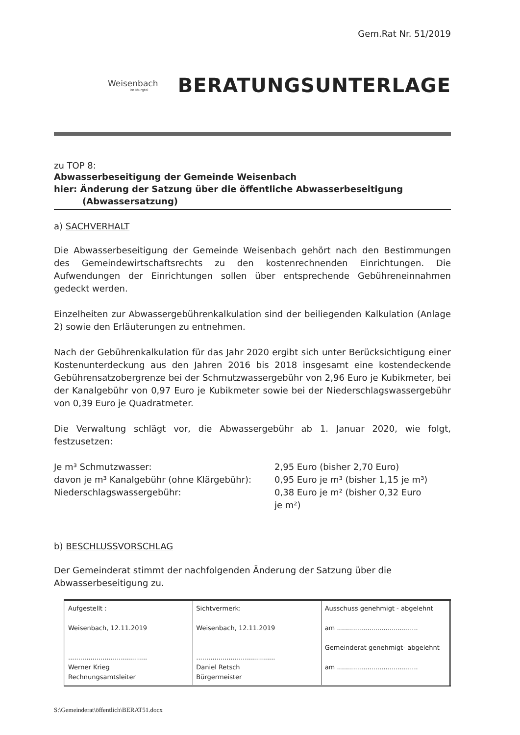Gem.Rat Nr. 51/2019
Weisenbach
im Murgtal
BERATUNGSUNTERLAGE
zu TOP 8:
Abwasserbeseitigung der Gemeinde Weisenbach
hier: Änderung der Satzung über die öffentliche Abwasserbeseitigung
(Abwassersatzung)
a) SACHVERHALT
Die Abwasserbeseitigung der Gemeinde Weisenbach gehört nach den Bestimmungen des Gemeindewirtschaftsrechts zu den kostenrechnenden Einrichtungen. Die Aufwendungen der Einrichtungen sollen über entsprechende Gebühreneinnahmen gedeckt werden.
Einzelheiten zur Abwassergebührenkalkulation sind der beiliegenden Kalkulation (Anlage 2) sowie den Erläuterungen zu entnehmen.
Nach der Gebührenkalkulation für das Jahr 2020 ergibt sich unter Berücksichtigung einer Kostenunterdeckung aus den Jahren 2016 bis 2018 insgesamt eine kostendeckende Gebührensatzobergrenze bei der Schmutzwassergebühr von 2,96 Euro je Kubikmeter, bei der Kanalgebühr von 0,97 Euro je Kubikmeter sowie bei der Niederschlagswassergebühr von 0,39 Euro je Quadratmeter.
Die Verwaltung schlägt vor, die Abwassergebühr ab 1. Januar 2020, wie folgt, festzusetzen:
| Je m³ Schmutzwasser: | 2,95 Euro (bisher 2,70 Euro) |
| davon je m³ Kanalgebühr (ohne Klärgebühr): | 0,95 Euro je m³ (bisher 1,15 je m³) |
| Niederschlagswassergebühr: | 0,38 Euro je m² (bisher 0,32 Euro je m²) |
b) BESCHLUSSVORSCHLAG
Der Gemeinderat stimmt der nachfolgenden Änderung der Satzung über die
Abwasserbeseitigung zu.
| Aufgestellt : Weisenbach, 12.11.2019 ....................................... Werner Krieg Rechnungsamtsleiter | Sichtvermerk: Weisenbach, 12.11.2019 ....................................... Daniel Retsch Bürgermeister | Ausschuss genehmigt - abgelehnt am ........................................ Gemeinderat genehmigt- abgelehnt am ........................................ |
S:\Gemeinderat\öffentlich\BERAT51.docx